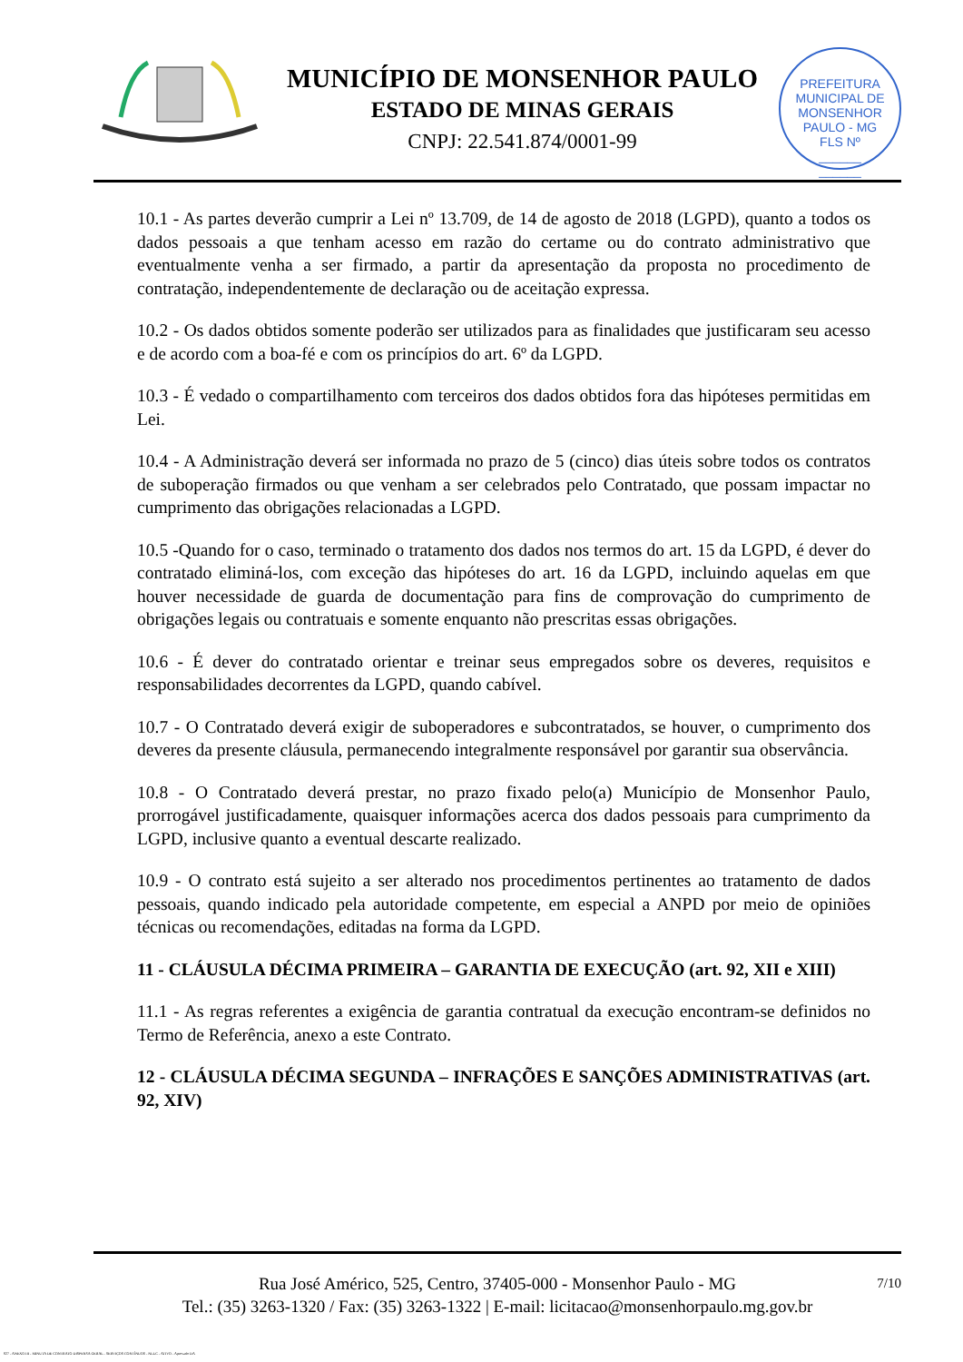MUNICÍPIO DE MONSENHOR PAULO
ESTADO DE MINAS GERAIS
CNPJ: 22.541.874/0001-99
PREFEITURA MUNICIPAL DE MONSENHOR PAULO - MG
FLS Nº
______
______
10.1 - As partes deverão cumprir a Lei nº 13.709, de 14 de agosto de 2018 (LGPD), quanto a todos os dados pessoais a que tenham acesso em razão do certame ou do contrato administrativo que eventualmente venha a ser firmado, a partir da apresentação da proposta no procedimento de contratação, independentemente de declaração ou de aceitação expressa.
10.2 - Os dados obtidos somente poderão ser utilizados para as finalidades que justificaram seu acesso e de acordo com a boa-fé e com os princípios do art. 6º da LGPD.
10.3 - É vedado o compartilhamento com terceiros dos dados obtidos fora das hipóteses permitidas em Lei.
10.4 - A Administração deverá ser informada no prazo de 5 (cinco) dias úteis sobre todos os contratos de suboperação firmados ou que venham a ser celebrados pelo Contratado, que possam impactar no cumprimento das obrigações relacionadas a LGPD.
10.5 -Quando for o caso, terminado o tratamento dos dados nos termos do art. 15 da LGPD, é dever do contratado eliminá-los, com exceção das hipóteses do art. 16 da LGPD, incluindo aquelas em que houver necessidade de guarda de documentação para fins de comprovação do cumprimento de obrigações legais ou contratuais e somente enquanto não prescritas essas obrigações.
10.6 - É dever do contratado orientar e treinar seus empregados sobre os deveres, requisitos e responsabilidades decorrentes da LGPD, quando cabível.
10.7 - O Contratado deverá exigir de suboperadores e subcontratados, se houver, o cumprimento dos deveres da presente cláusula, permanecendo integralmente responsável por garantir sua observância.
10.8 - O Contratado deverá prestar, no prazo fixado pelo(a) Município de Monsenhor Paulo, prorrogável justificadamente, quaisquer informações acerca dos dados pessoais para cumprimento da LGPD, inclusive quanto a eventual descarte realizado.
10.9 - O contrato está sujeito a ser alterado nos procedimentos pertinentes ao tratamento de dados pessoais, quando indicado pela autoridade competente, em especial a ANPD por meio de opiniões técnicas ou recomendações, editadas na forma da LGPD.
11 - CLÁUSULA DÉCIMA PRIMEIRA – GARANTIA DE EXECUÇÃO (art. 92, XII e XIII)
11.1 - As regras referentes a exigência de garantia contratual da execução encontram-se definidos no Termo de Referência, anexo a este Contrato.
12 - CLÁUSULA DÉCIMA SEGUNDA – INFRAÇÕES E SANÇÕES ADMINISTRATIVAS (art. 92, XIV)
7/10 Rua José Américo, 525, Centro, 37405-000 - Monsenhor Paulo - MG
Tel.: (35) 3263-1320 / Fax: (35) 3263-1322 | E-mail: licitacao@monsenhorpaulo.mg.gov.br
827 - ANEXO III - MINUTA DE CONTRATO DISPENSA GERAL - SERVIÇOS CONTÍNUOS - NLLC - ATIVO - Aprovado DA